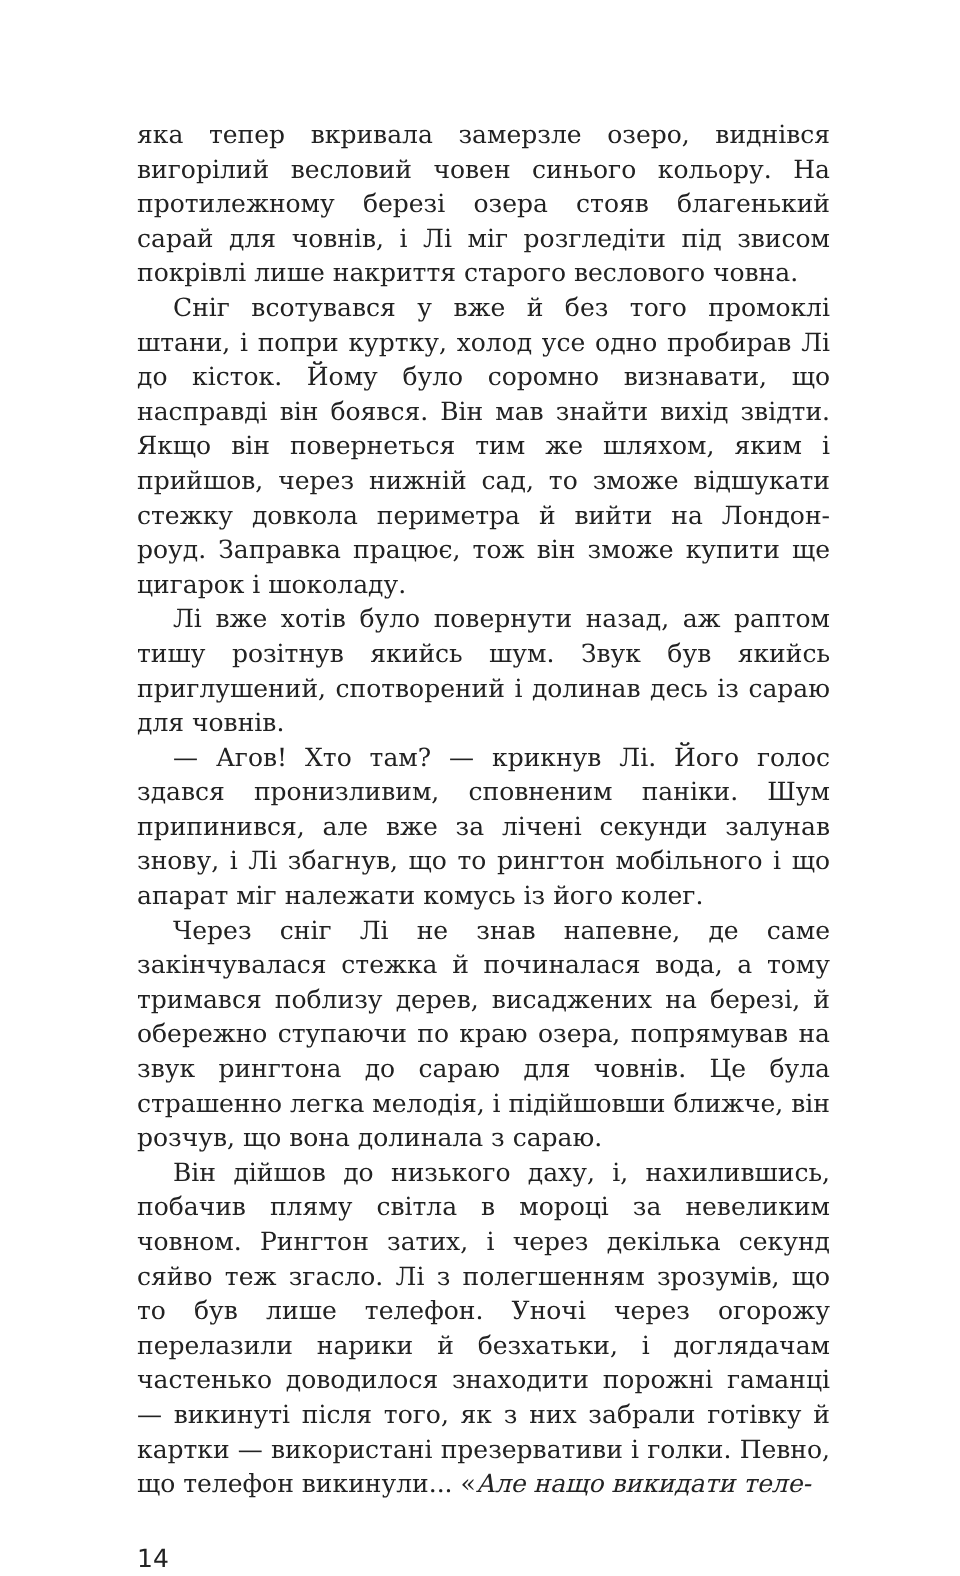яка тепер вкривала замерзле озеро, виднівся вигорілий весловий човен синього кольору. На протилежному березі озера стояв благенький сарай для човнів, і Лі міг розгледіти під звисом покрівлі лише накриття старого веслового човна.
Сніг всотувався у вже й без того промоклі штани, і попри куртку, холод усе одно пробирав Лі до кісток. Йому було соромно визнавати, що насправді він боявся. Він мав знайти вихід звідти. Якщо він повернеться тим же шляхом, яким і прийшов, через нижній сад, то зможе відшукати стежку довкола периметра й вийти на Лондон-роуд. Заправка працює, тож він зможе купити ще цигарок і шоколаду.
Лі вже хотів було повернути назад, аж раптом тишу розітнув якийсь шум. Звук був якийсь приглушений, спотворений і долинав десь із сараю для човнів.
— Агов! Хто там? — крикнув Лі. Його голос здався пронизливим, сповненим паніки. Шум припинився, але вже за лічені секунди залунав знову, і Лі збагнув, що то рингтон мобільного і що апарат міг належати комусь із його колег.
Через сніг Лі не знав напевне, де саме закінчувалася стежка й починалася вода, а тому тримався поблизу дерев, висаджених на березі, й обережно ступаючи по краю озера, попрямував на звук рингтона до сараю для човнів. Це була страшенно легка мелодія, і підійшовши ближче, він розчув, що вона долинала з сараю.
Він дійшов до низького даху, і, нахилившись, побачив пляму світла в мороці за невеликим човном. Рингтон затих, і через декілька секунд сяйво теж згасло. Лі з полегшенням зрозумів, що то був лише телефон. Уночі через огорожу перелазили нарики й безхатьки, і доглядачам частенько доводилося знаходити порожні гаманці — викинуті після того, як з них забрали готівку й картки — використані презервативи і голки. Певно, що телефон викинули... «Але нащо викидати теле-
14